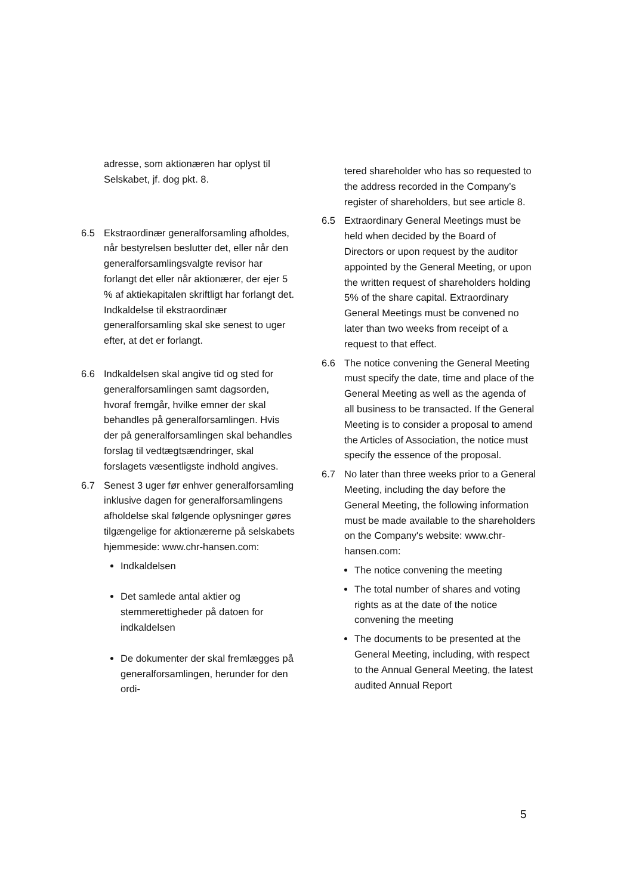adresse, som aktionæren har oplyst til Selskabet, jf. dog pkt. 8.
6.5 Ekstraordinær generalforsamling afholdes, når bestyrelsen beslutter det, eller når den generalforsamlingsvalgte revisor har forlangt det eller når aktionærer, der ejer 5 % af aktiekapitalen skriftligt har forlangt det. Indkaldelse til ekstraordinær generalforsamling skal ske senest to uger efter, at det er forlangt.
6.6 Indkaldelsen skal angive tid og sted for generalforsamlingen samt dagsorden, hvoraf fremgår, hvilke emner der skal behandles på generalforsamlingen. Hvis der på generalforsamlingen skal behandles forslag til vedtægtsændringer, skal forslagets væsentligste indhold angives.
6.7 Senest 3 uger før enhver generalforsamling inklusive dagen for generalforsamlingens afholdelse skal følgende oplysninger gøres tilgængelige for aktionærerne på selskabets hjemmeside: www.chr-hansen.com:
Indkaldelsen
Det samlede antal aktier og stemmerettigheder på datoen for indkaldelsen
De dokumenter der skal fremlægges på generalforsamlingen, herunder for den ordi-
tered shareholder who has so requested to the address recorded in the Company’s register of shareholders, but see article 8.
6.5 Extraordinary General Meetings must be held when decided by the Board of Directors or upon request by the auditor appointed by the General Meeting, or upon the written request of shareholders holding 5% of the share capital. Extraordinary General Meetings must be convened no later than two weeks from receipt of a request to that effect.
6.6 The notice convening the General Meeting must specify the date, time and place of the General Meeting as well as the agenda of all business to be transacted. If the General Meeting is to consider a proposal to amend the Articles of Association, the notice must specify the essence of the proposal.
6.7 No later than three weeks prior to a General Meeting, including the day before the General Meeting, the following information must be made available to the shareholders on the Company's website: www.chr-hansen.com:
The notice convening the meeting
The total number of shares and voting rights as at the date of the notice convening the meeting
The documents to be presented at the General Meeting, including, with respect to the Annual General Meeting, the latest audited Annual Report
5